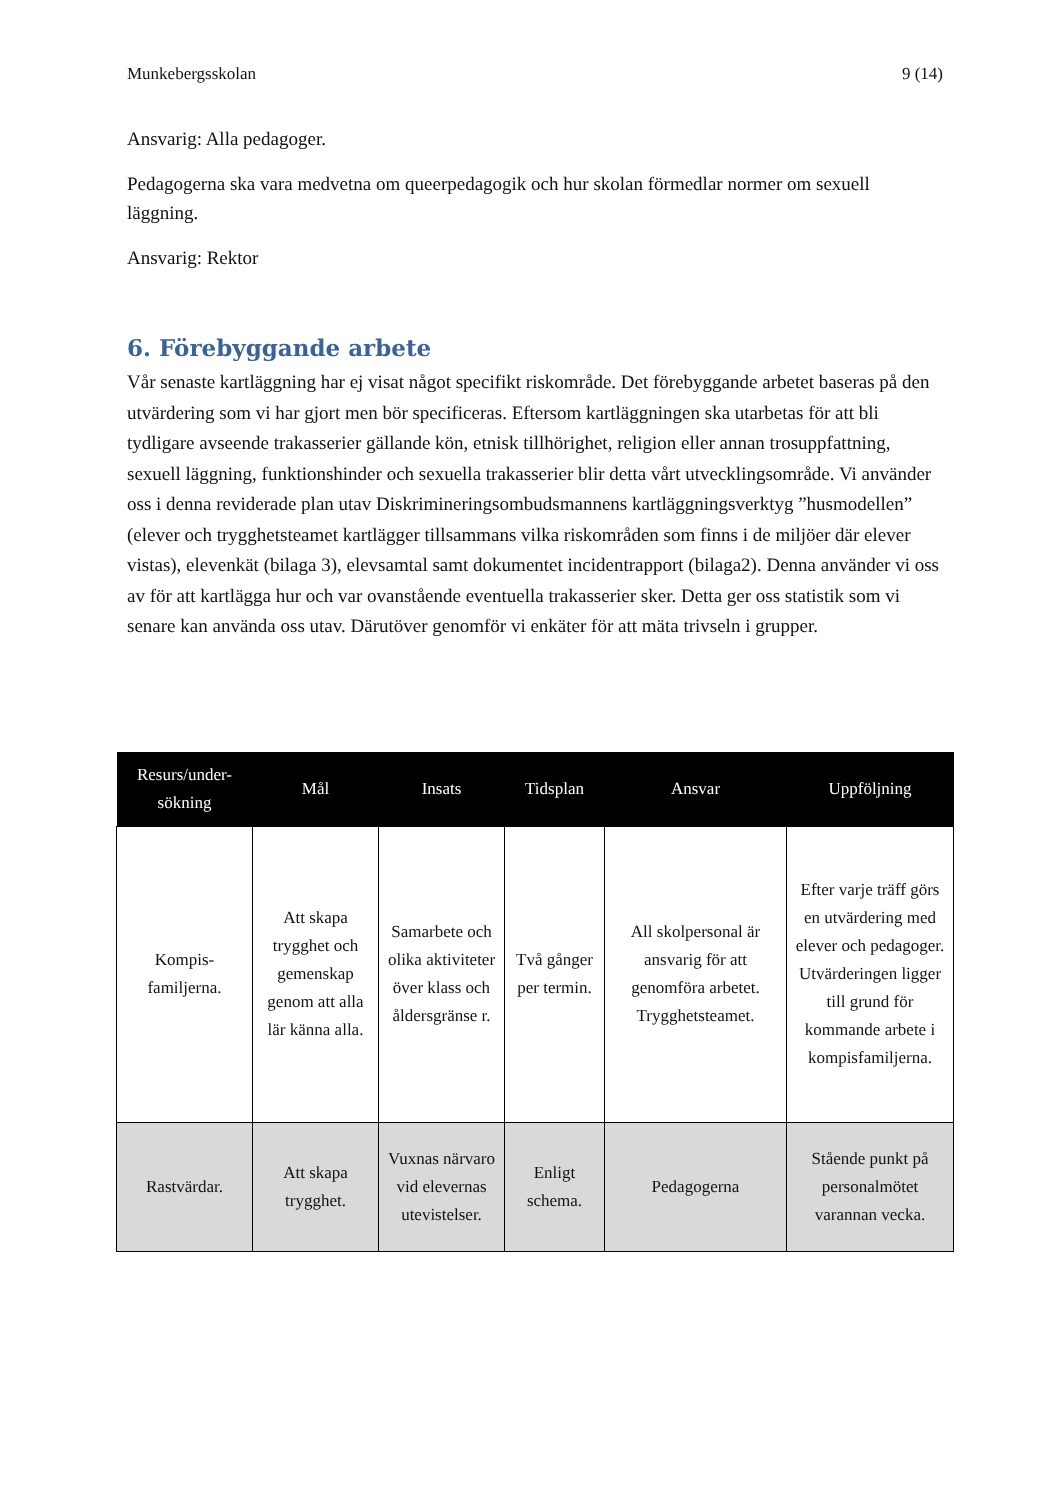Munkebergsskolan 9 (14)
Ansvarig: Alla pedagoger.
Pedagogerna ska vara medvetna om queerpedagogik och hur skolan förmedlar normer om sexuell läggning.
Ansvarig: Rektor
6. Förebyggande arbete
Vår senaste kartläggning har ej visat något specifikt riskområde. Det förebyggande arbetet baseras på den utvärdering som vi har gjort men bör specificeras. Eftersom kartläggningen ska utarbetas för att bli tydligare avseende trakasserier gällande kön, etnisk tillhörighet, religion eller annan trosuppfattning, sexuell läggning, funktionshinder och sexuella trakasserier blir detta vårt utvecklingsområde. Vi använder oss i denna reviderade plan utav Diskrimineringsombudsmannens kartläggningsverktyg ”husmodellen” (elever och trygghetsteamet kartlägger tillsammans vilka riskområden som finns i de miljöer där elever vistas), elevenkät (bilaga 3), elevsamtal samt dokumentet incidentrapport (bilaga2). Denna använder vi oss av för att kartlägga hur och var ovanstående eventuella trakasserier sker. Detta ger oss statistik som vi senare kan använda oss utav. Därutöver genomför vi enkäter för att mäta trivseln i grupper.
| Resurs/under-sökning | Mål | Insats | Tidsplan | Ansvar | Uppföljning |
| --- | --- | --- | --- | --- | --- |
| Kompis-familjerna. | Att skapa trygghet och gemenskap genom att alla lär känna alla. | Samarbete och olika aktiviteter över klass och åldersgränse r. | Två gånger per termin. | All skolpersonal är ansvarig för att genomföra arbetet. Trygghetsteamet. | Efter varje träff görs en utvärdering med elever och pedagoger. Utvärderingen ligger till grund för kommande arbete i kompisfamiljerna. |
| Rastvärdar. | Att skapa trygghet. | Vuxnas närvaro vid elevernas utevistelser. | Enligt schema. | Pedagogerna | Stående punkt på personalmötet varannan vecka. |